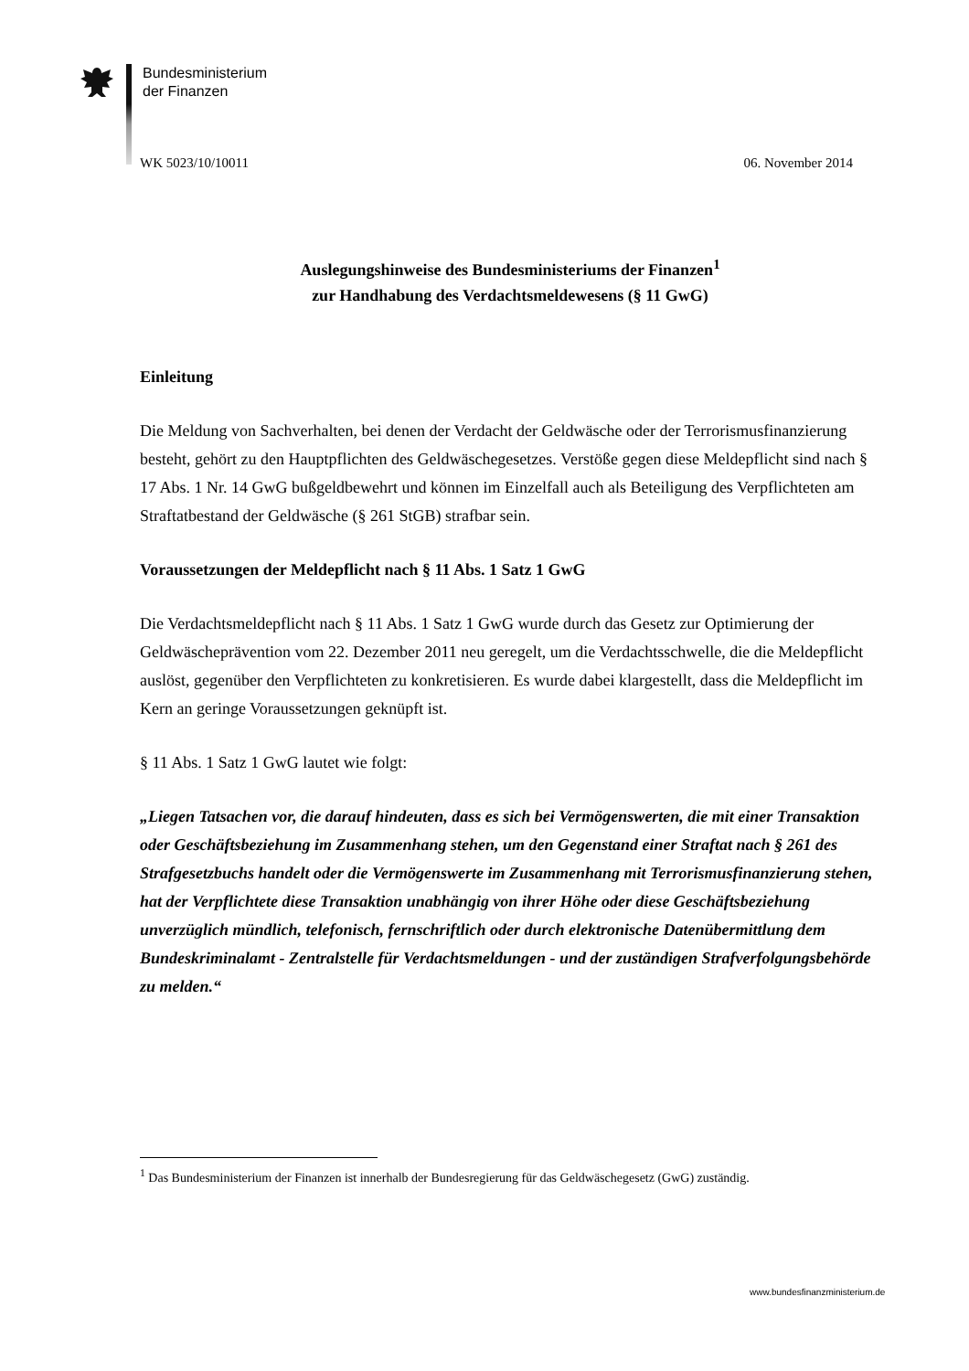Bundesministerium
der Finanzen
WK 5023/10/10011 06. November 2014
Auslegungshinweise des Bundesministeriums der Finanzen<sup>1</sup>
zur Handhabung des Verdachtsmeldewesens (§ 11 GwG)
Einleitung
Die Meldung von Sachverhalten, bei denen der Verdacht der Geldwäsche oder der Terrorismusfinanzierung besteht, gehört zu den Hauptpflichten des Geldwäschegesetzes. Verstöße gegen diese Meldepflicht sind nach § 17 Abs. 1 Nr. 14 GwG bußgeldbewehrt und können im Einzelfall auch als Beteiligung des Verpflichteten am Straftatbestand der Geldwäsche (§ 261 StGB) strafbar sein.
Voraussetzungen der Meldepflicht nach § 11 Abs. 1 Satz 1 GwG
Die Verdachtsmeldepflicht nach § 11 Abs. 1 Satz 1 GwG wurde durch das Gesetz zur Optimierung der Geldwäscheprävention vom 22. Dezember 2011 neu geregelt, um die Verdachtsschwelle, die die Meldepflicht auslöst, gegenüber den Verpflichteten zu konkretisieren. Es wurde dabei klargestellt, dass die Meldepflicht im Kern an geringe Voraussetzungen geknüpft ist.
§ 11 Abs. 1 Satz 1 GwG lautet wie folgt:
„Liegen Tatsachen vor, die darauf hindeuten, dass es sich bei Vermögenswerten, die mit einer Transaktion oder Geschäftsbeziehung im Zusammenhang stehen, um den Gegenstand einer Straftat nach § 261 des Strafgesetzbuchs handelt oder die Vermögenswerte im Zusammenhang mit Terrorismusfinanzierung stehen, hat der Verpflichtete diese Transaktion unabhängig von ihrer Höhe oder diese Geschäftsbeziehung unverzüglich mündlich, telefonisch, fernschriftlich oder durch elektronische Datenübermittlung dem Bundeskriminalamt - Zentralstelle für Verdachtsmeldungen - und der zuständigen Strafverfolgungsbehörde zu melden.“
<sup>1</sup> Das Bundesministerium der Finanzen ist innerhalb der Bundesregierung für das Geldwäschegesetz (GwG) zuständig.
www.bundesfinanzministerium.de